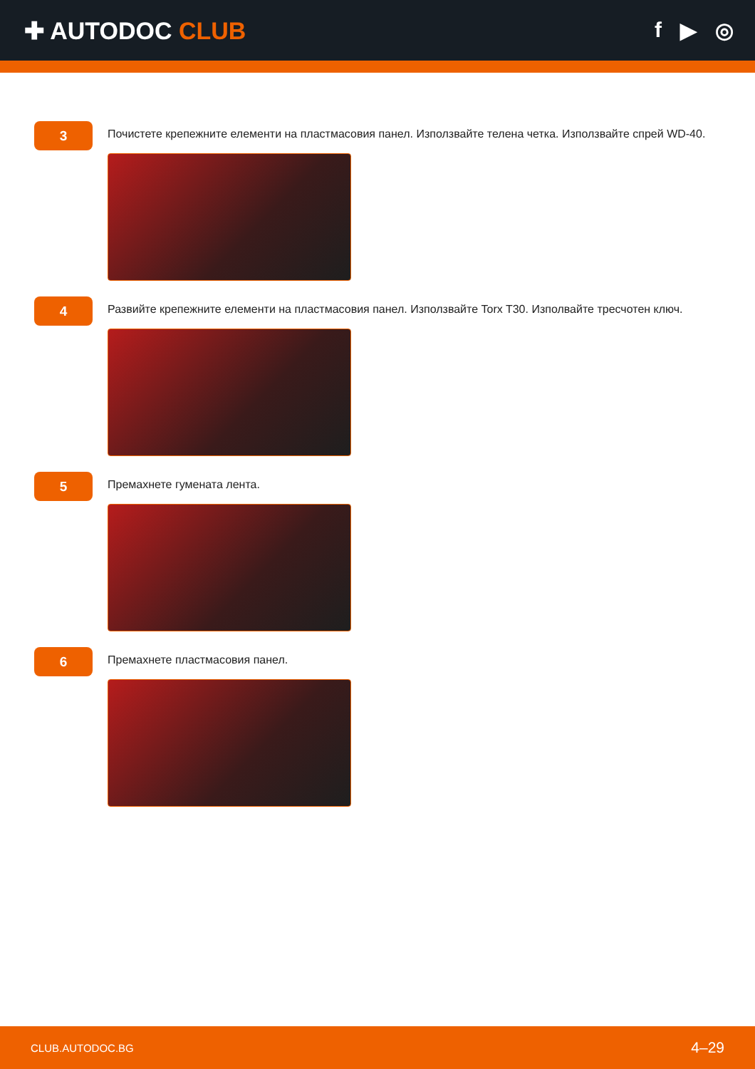✚ AUTODOC CLUB f ▶ ◎
3
Почистете крепежните елементи на пластмасовия панел. Използвайте телена четка. Използвайте спрей WD-40.
4
Развийте крепежните елементи на пластмасовия панел. Използвайте Torx T30. Изполвайте тресчотен ключ.
5
Премахнете гумената лента.
6
Премахнете пластмасовия панел.
CLUB.AUTODOC.BG 4–29